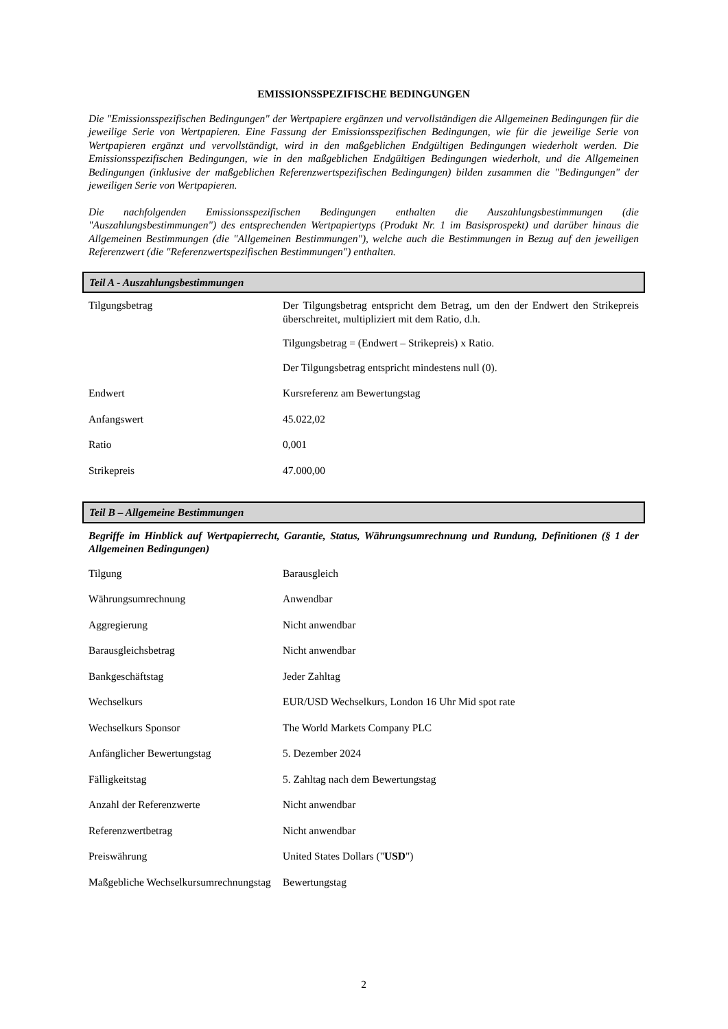EMISSIONSSPEZIFISCHE BEDINGUNGEN
Die "Emissionsspezifischen Bedingungen" der Wertpapiere ergänzen und vervollständigen die Allgemeinen Bedingungen für die jeweilige Serie von Wertpapieren. Eine Fassung der Emissionsspezifischen Bedingungen, wie für die jeweilige Serie von Wertpapieren ergänzt und vervollständigt, wird in den maßgeblichen Endgültigen Bedingungen wiederholt werden. Die Emissionsspezifischen Bedingungen, wie in den maßgeblichen Endgültigen Bedingungen wiederholt, und die Allgemeinen Bedingungen (inklusive der maßgeblichen Referenzwertspezifischen Bedingungen) bilden zusammen die "Bedingungen" der jeweiligen Serie von Wertpapieren.
Die nachfolgenden Emissionsspezifischen Bedingungen enthalten die Auszahlungsbestimmungen (die "Auszahlungsbestimmungen") des entsprechenden Wertpapiertyps (Produkt Nr. 1 im Basisprospekt) und darüber hinaus die Allgemeinen Bestimmungen (die "Allgemeinen Bestimmungen"), welche auch die Bestimmungen in Bezug auf den jeweiligen Referenzwert (die "Referenzwertspezifischen Bestimmungen") enthalten.
Teil A - Auszahlungsbestimmungen
| Tilgungsbetrag | Der Tilgungsbetrag entspricht dem Betrag, um den der Endwert den Strikepreis überschreitet, multipliziert mit dem Ratio, d.h. Tilgungsbetrag = (Endwert – Strikepreis) x Ratio. Der Tilgungsbetrag entspricht mindestens null (0). |
| Endwert | Kursreferenz am Bewertungstag |
| Anfangswert | 45.022,02 |
| Ratio | 0,001 |
| Strikepreis | 47.000,00 |
Teil B – Allgemeine Bestimmungen
Begriffe im Hinblick auf Wertpapierrecht, Garantie, Status, Währungsumrechnung und Rundung, Definitionen (§ 1 der Allgemeinen Bedingungen)
| Tilgung | Barausgleich |
| Währungsumrechnung | Anwendbar |
| Aggregierung | Nicht anwendbar |
| Barausgleichsbetrag | Nicht anwendbar |
| Bankgeschäftstag | Jeder Zahltag |
| Wechselkurs | EUR/USD Wechselkurs, London 16 Uhr Mid spot rate |
| Wechselkurs Sponsor | The World Markets Company PLC |
| Anfänglicher Bewertungstag | 5. Dezember 2024 |
| Fälligkeitstag | 5. Zahltag nach dem Bewertungstag |
| Anzahl der Referenzwerte | Nicht anwendbar |
| Referenzwertbetrag | Nicht anwendbar |
| Preiswährung | United States Dollars (" USD ") |
| Maßgebliche Wechselkursumrechnungstag | Bewertungstag |
2